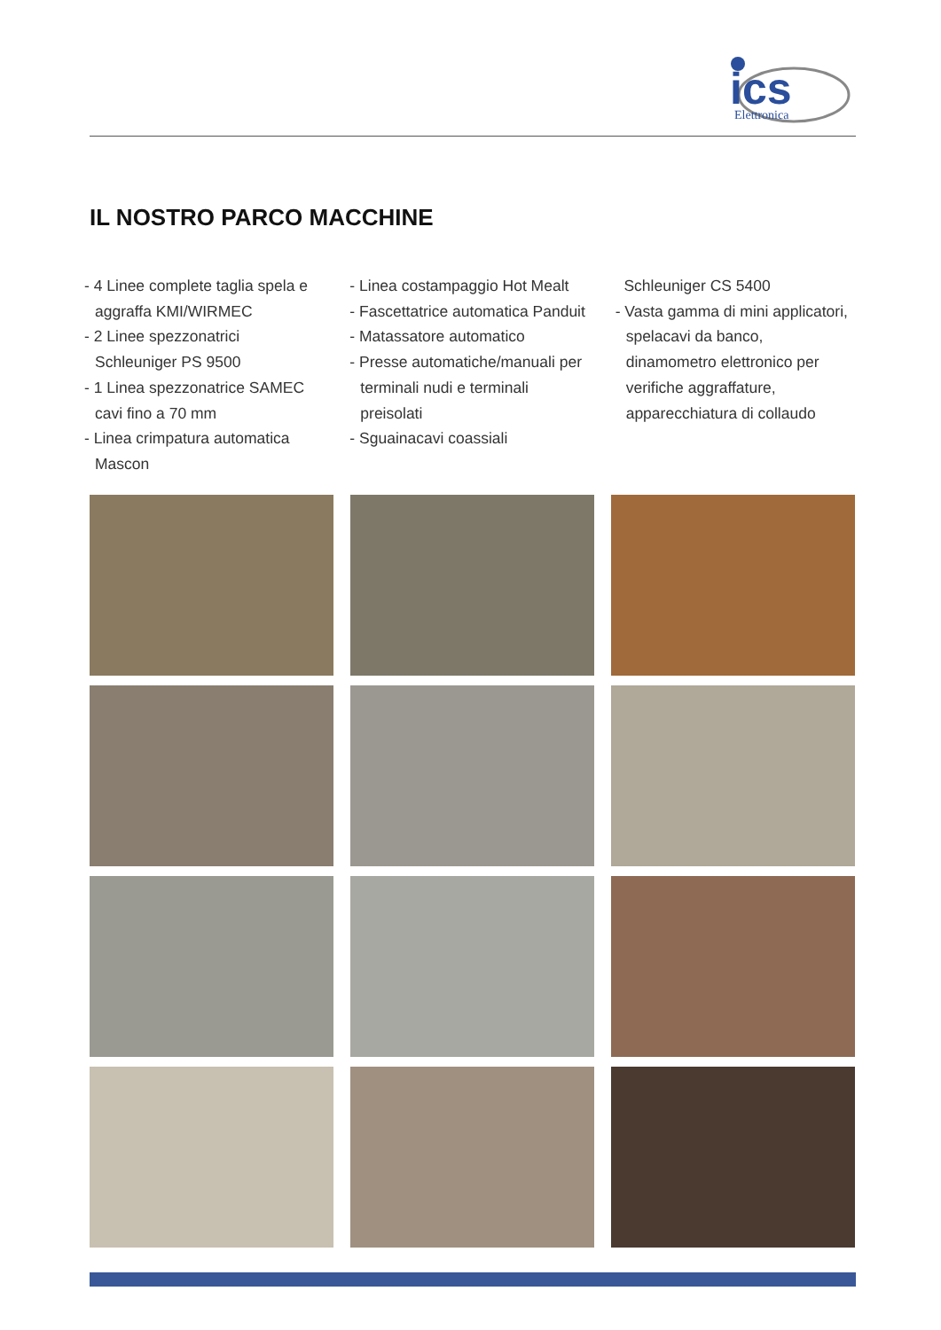ics
Elettronica
IL NOSTRO PARCO MACCHINE
- 4 Linee complete taglia spela e aggraffa KMI/WIRMEC
- 2 Linee spezzonatrici Schleuniger PS 9500
- 1 Linea spezzonatrice SAMEC cavi fino a 70 mm
- Linea crimpatura automatica Mascon
- Linea costampaggio Hot Mealt
- Fascettatrice automatica Panduit
- Matassatore automatico
- Presse automatiche/manuali per terminali nudi e terminali preisolati
- Sguainacavi coassiali
Schleuniger CS 5400
- Vasta gamma di mini applicatori, spelacavi da banco, dinamometro elettronico per verifiche aggraffature, apparecchiatura di collaudo